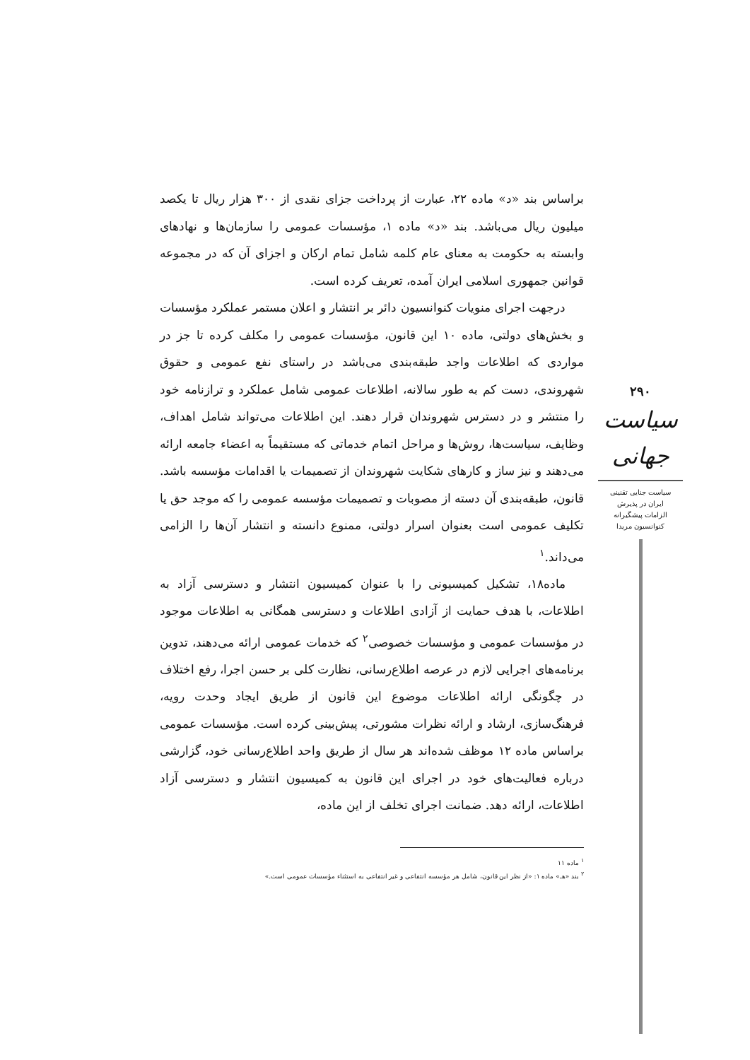۲۹۰
سیاست جهانی
سیاست جنایی تقنینی
ایران در پذیرش
الزامات پیشگیرانه
کنوانسیون مریدا
براساس بند «د» ماده ۲۲، عبارت از پرداخت جزای نقدی از ۳۰۰ هزار ریال تا یکصد میلیون ریال می‌باشد. بند «د» ماده ۱، مؤسسات عمومی را سازمان‌ها و نهادهای وابسته به حکومت به معنای عام کلمه شامل تمام ارکان و اجزای آن که در مجموعه قوانین جمهوری اسلامی ایران آمده، تعریف کرده است.
درجهت اجرای منویات کنوانسیون دائر بر انتشار و اعلان مستمر عملکرد مؤسسات و بخش‌های دولتی، ماده ۱۰ این قانون، مؤسسات عمومی را مکلف کرده تا جز در مواردی که اطلاعات واجد طبقه‌بندی می‌باشد در راستای نفع عمومی و حقوق شهروندی، دست کم به طور سالانه، اطلاعات عمومی شامل عملکرد و ترازنامه خود را منتشر و در دسترس شهروندان قرار دهند. این اطلاعات می‌تواند شامل اهداف، وظایف، سیاست‌ها، روش‌ها و مراحل اتمام خدماتی که مستقیماً به اعضاء جامعه ارائه می‌دهند و نیز ساز و کارهای شکایت شهروندان از تصمیمات یا اقدامات مؤسسه باشد. قانون، طبقه‌بندی آن دسته از مصوبات و تصمیمات مؤسسه عمومی را که موجد حق یا تکلیف عمومی است بعنوان اسرار دولتی، ممنوع دانسته و انتشار آن‌ها را الزامی می‌داند.<sup>۱</sup>
ماده۱۸، تشکیل کمیسیونی را با عنوان کمیسیون انتشار و دسترسی آزاد به اطلاعات، با هدف حمایت از آزادی اطلاعات و دسترسی همگانی به اطلاعات موجود در مؤسسات عمومی و مؤسسات خصوصی<sup>۲</sup> که خدمات عمومی ارائه می‌دهند، تدوین برنامه‌های اجرایی لازم در عرصه اطلاع‌رسانی، نظارت کلی بر حسن اجرا، رفع اختلاف در چگونگی ارائه اطلاعات موضوع این قانون از طریق ایجاد وحدت رویه، فرهنگ‌سازی، ارشاد و ارائه نظرات مشورتی، پیش‌بینی کرده است. مؤسسات عمومی براساس ماده ۱۲ موظف شده‌اند هر سال از طریق واحد اطلاع‌رسانی خود، گزارشی درباره فعالیت‌های خود در اجرای این قانون به کمیسیون انتشار و دسترسی آزاد اطلاعات، ارائه دهد. ضمانت اجرای تخلف از این ماده،
<sup>۱</sup> ماده ۱۱
<sup>۲</sup> بند «هـ» ماده ۱: «از نظر این قانون، شامل هر مؤسسه انتفاعی و غیر انتفاعی به استثناء مؤسسات عمومی است.»